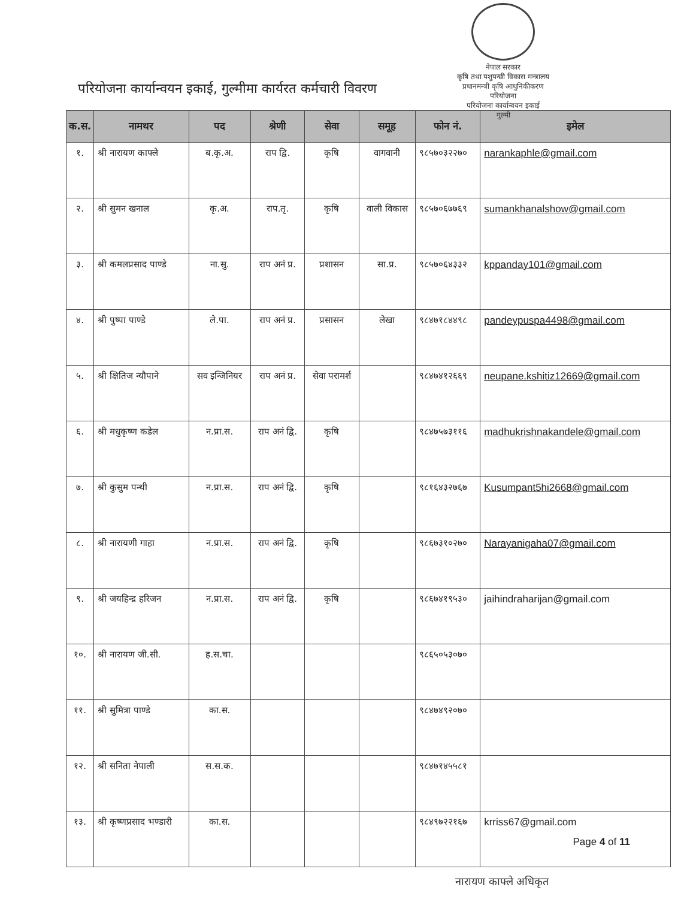नेपाल सरकार
कृषि तथा पशुपन्छी विकास मन्त्रालय
प्रधानमन्त्री कृषि आधुनिकीकरण परियोजना
परियोजना कार्यान्वयन इकाई
गुल्मी
परियोजना कार्यान्वयन इकाई, गुल्मीमा कार्यरत कर्मचारी विवरण
| क.स. | नामथर | पद | श्रेणी | सेवा | समूह | फोन नं. | इमेल |
| --- | --- | --- | --- | --- | --- | --- | --- |
| १. | श्री नारायण काफ्ले | ब.कृ.अ. | राप द्वि. | कृषि | वागवानी | ९८५७०३२२७० | narankaphle@gmail.com |
| २. | श्री सुमन खनाल | कृ.अ. | राप.तृ. | कृषि | वाली विकास | ९८५७०६७७६९ | sumankhanalshow@gmail.com |
| ३. | श्री कमलप्रसाद पाण्डे | ना.सु. | राप अनं प्र. | प्रशासन | सा.प्र. | ९८५७०६४३३२ | kppanday101@gmail.com |
| ४. | श्री पुष्पा पाण्डे | ले.पा. | राप अनं प्र. | प्रसासन | लेखा | ९८४७१८४४९८ | pandeypuspa4498@gmail.com |
| ५. | श्री क्षितिज न्यौपाने | सव इन्जिनियर | राप अनं प्र. | सेवा परामर्श | | ९८४७४१२६६९ | neupane.kshitiz12669@gmail.com |
| ६. | श्री मधुकृष्ण कडेल | न.प्रा.स. | राप अनं द्वि. | कृषि | | ९८४७५७३११६ | madhukrishnakandele@gmail.com |
| ७. | श्री कुसुम पन्थी | न.प्रा.स. | राप अनं द्वि. | कृषि | | ९८१६४३२७६७ | Kusumpant5hi2668@gmail.com |
| ८. | श्री नारायणी गाहा | न.प्रा.स. | राप अनं द्वि. | कृषि | | ९८६७३१०२७० | Narayanigaha07@gmail.com |
| ९. | श्री जयहिन्द्र हरिजन | न.प्रा.स. | राप अनं द्वि. | कृषि | | ९८६७४१९५३० | jaihindraharijan@gmail.com |
| १०. | श्री नारायण जी.सी. | ह.स.चा. | | | | ९८६५०५३०७० | |
| ११. | श्री सुमित्रा पाण्डे | का.स. | | | | ९८४७४९२०७० | |
| १२. | श्री सनिता नेपाली | स.स.क. | | | | ९८४७१४५५८१ | |
| १३. | श्री कृष्णप्रसाद भण्डारी | का.स. | | | | ९८४९७२२१६७ | krriss67@gmail.com |
Page 4 of 11
नारायण काफ्ले अधिकृत